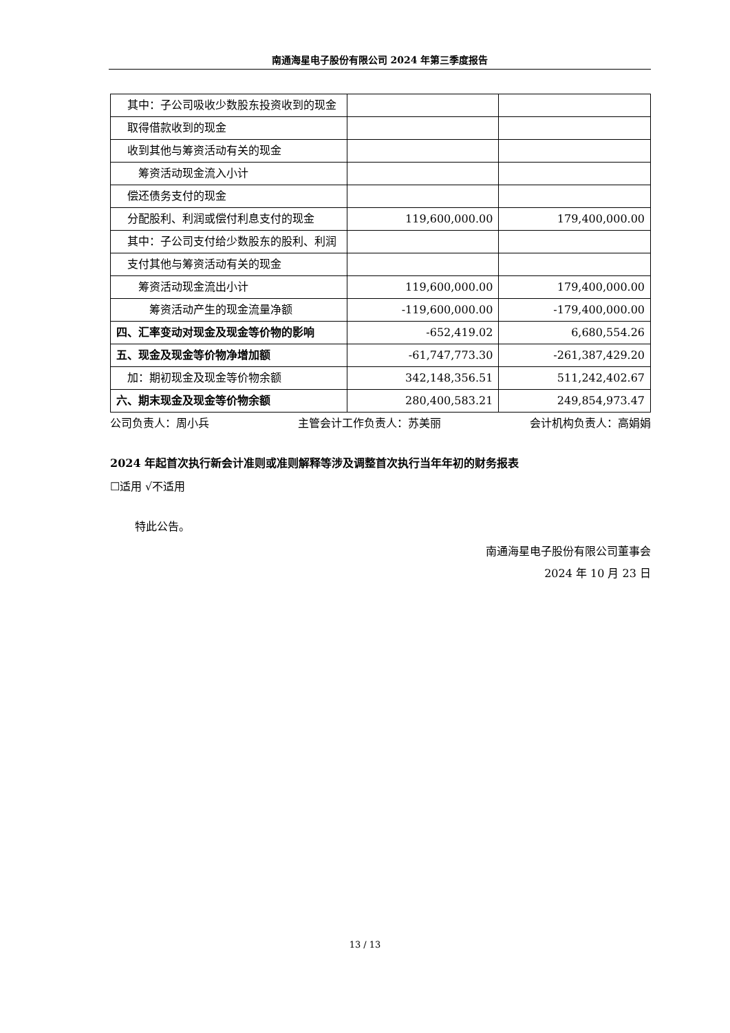南通海星电子股份有限公司 2024 年第三季度报告
| 其中：子公司吸收少数股东投资收到的现金 | | |
| 取得借款收到的现金 | | |
| 收到其他与筹资活动有关的现金 | | |
| 筹资活动现金流入小计 | | |
| 偿还债务支付的现金 | | |
| 分配股利、利润或偿付利息支付的现金 | 119,600,000.00 | 179,400,000.00 |
| 其中：子公司支付给少数股东的股利、利润 | | |
| 支付其他与筹资活动有关的现金 | | |
| 筹资活动现金流出小计 | 119,600,000.00 | 179,400,000.00 |
| 筹资活动产生的现金流量净额 | -119,600,000.00 | -179,400,000.00 |
| 四、汇率变动对现金及现金等价物的影响 | -652,419.02 | 6,680,554.26 |
| 五、现金及现金等价物净增加额 | -61,747,773.30 | -261,387,429.20 |
| 加：期初现金及现金等价物余额 | 342,148,356.51 | 511,242,402.67 |
| 六、期末现金及现金等价物余额 | 280,400,583.21 | 249,854,973.47 |
公司负责人：周小兵 主管会计工作负责人：苏美丽 会计机构负责人：高娟娟
2024 年起首次执行新会计准则或准则解释等涉及调整首次执行当年年初的财务报表
☐适用 √不适用
特此公告。
南通海星电子股份有限公司董事会
2024 年 10 月 23 日
13 / 13